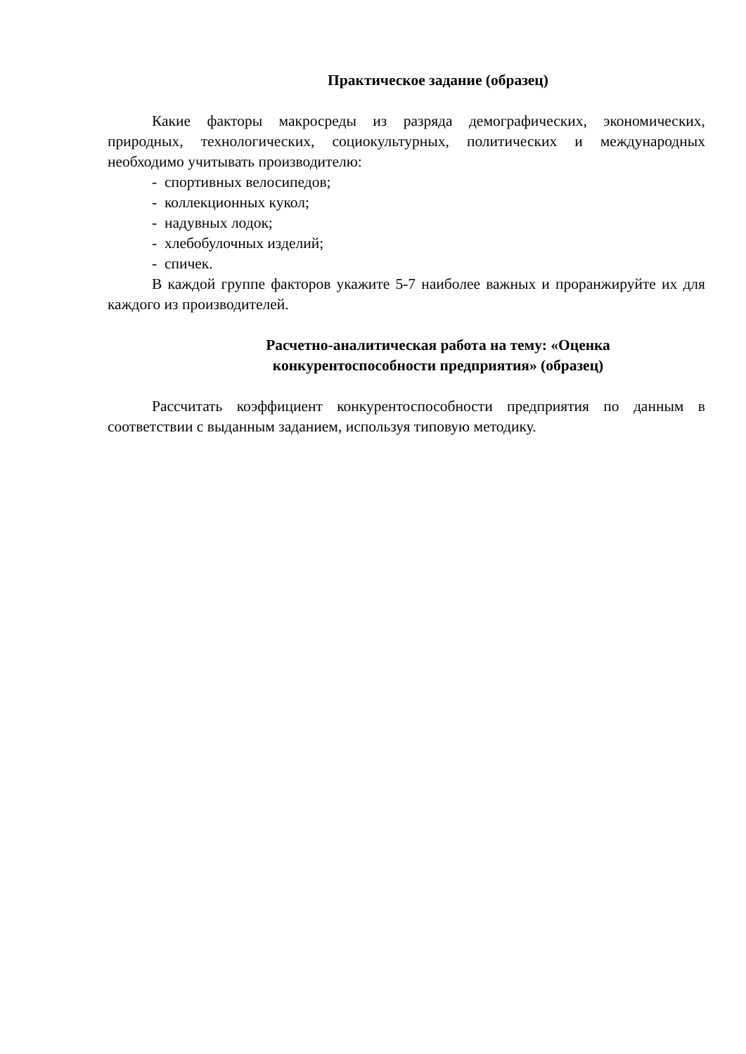Практическое задание (образец)
Какие факторы макросреды из разряда демографических, экономических, природных, технологических, социокультурных, политических и международных необходимо учитывать производителю:
- спортивных велосипедов;
- коллекционных кукол;
- надувных лодок;
- хлебобулочных изделий;
- спичек.
В каждой группе факторов укажите 5-7 наиболее важных и проранжируйте их для каждого из производителей.
Расчетно-аналитическая работа на тему: «Оценка
конкурентоспособности предприятия» (образец)
Рассчитать коэффициент конкурентоспособности предприятия по данным в соответствии с выданным заданием, используя типовую методику.